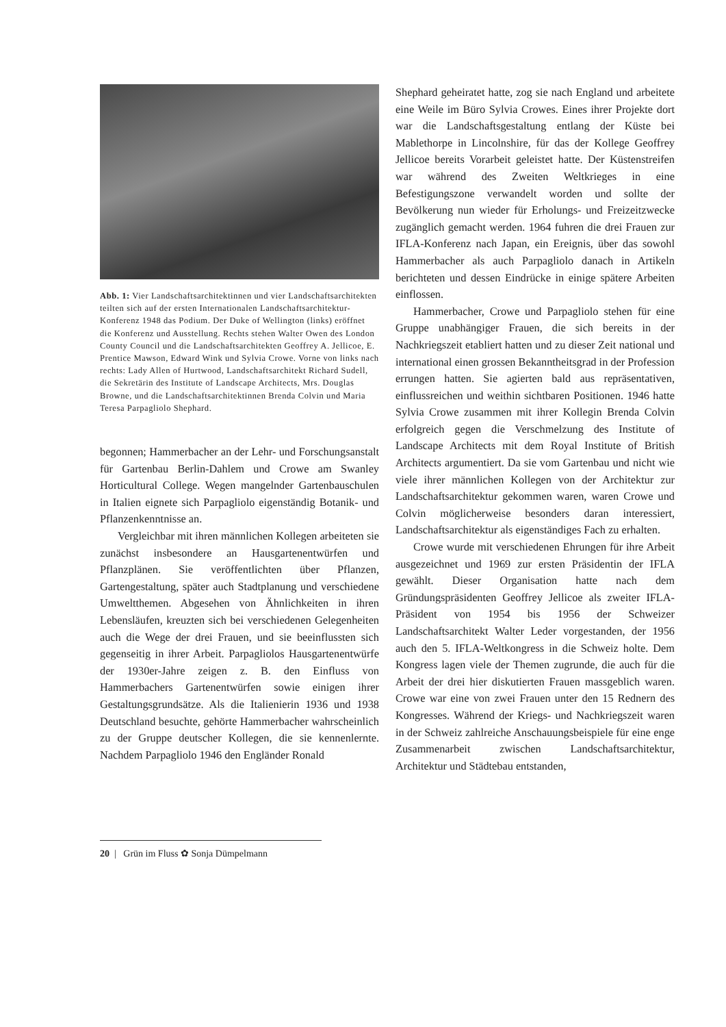Abb. 1: Vier Landschaftsarchitektinnen und vier Landschaftsarchitekten teilten sich auf der ersten Internationalen Landschaftsarchitektur-Konferenz 1948 das Podium. Der Duke of Wellington (links) eröffnet die Konferenz und Ausstellung. Rechts stehen Walter Owen des London County Council und die Landschaftsarchitekten Geoffrey A. Jellicoe, E. Prentice Mawson, Edward Wink und Sylvia Crowe. Vorne von links nach rechts: Lady Allen of Hurtwood, Landschaftsarchitekt Richard Sudell, die Sekretärin des Institute of Landscape Architects, Mrs. Douglas Browne, und die Landschaftsarchitektinnen Brenda Colvin und Maria Teresa Parpagliolo Shephard.
begonnen; Hammerbacher an der Lehr- und Forschungsanstalt für Gartenbau Berlin-Dahlem und Crowe am Swanley Horticultural College. Wegen mangelnder Gartenbauschulen in Italien eignete sich Parpagliolo eigenständig Botanik- und Pflanzenkenntnisse an.
Vergleichbar mit ihren männlichen Kollegen arbeiteten sie zunächst insbesondere an Hausgartenentwürfen und Pflanzplänen. Sie veröffentlichten über Pflanzen, Gartengestaltung, später auch Stadtplanung und verschiedene Umweltthemen. Abgesehen von Ähnlichkeiten in ihren Lebensläufen, kreuzten sich bei verschiedenen Gelegenheiten auch die Wege der drei Frauen, und sie beeinflussten sich gegenseitig in ihrer Arbeit. Parpagliolos Hausgartenentwürfe der 1930er-Jahre zeigen z. B. den Einfluss von Hammerbachers Gartenentwürfen sowie einigen ihrer Gestaltungsgrundsätze. Als die Italienierin 1936 und 1938 Deutschland besuchte, gehörte Hammerbacher wahrscheinlich zu der Gruppe deutscher Kollegen, die sie kennenlernte. Nachdem Parpagliolo 1946 den Engländer Ronald
Shephard geheiratet hatte, zog sie nach England und arbeitete eine Weile im Büro Sylvia Crowes. Eines ihrer Projekte dort war die Landschaftsgestaltung entlang der Küste bei Mablethorpe in Lincolnshire, für das der Kollege Geoffrey Jellicoe bereits Vorarbeit geleistet hatte. Der Küstenstreifen war während des Zweiten Weltkrieges in eine Befestigungszone verwandelt worden und sollte der Bevölkerung nun wieder für Erholungs- und Freizeitzwecke zugänglich gemacht werden. 1964 fuhren die drei Frauen zur IFLA-Konferenz nach Japan, ein Ereignis, über das sowohl Hammerbacher als auch Parpagliolo danach in Artikeln berichteten und dessen Eindrücke in einige spätere Arbeiten einflossen.
Hammerbacher, Crowe und Parpagliolo stehen für eine Gruppe unabhängiger Frauen, die sich bereits in der Nachkriegszeit etabliert hatten und zu dieser Zeit national und international einen grossen Bekanntheitsgrad in der Profession errungen hatten. Sie agierten bald aus repräsentativen, einflussreichen und weithin sichtbaren Positionen. 1946 hatte Sylvia Crowe zusammen mit ihrer Kollegin Brenda Colvin erfolgreich gegen die Verschmelzung des Institute of Landscape Architects mit dem Royal Institute of British Architects argumentiert. Da sie vom Gartenbau und nicht wie viele ihrer männlichen Kollegen von der Architektur zur Landschaftsarchitektur gekommen waren, waren Crowe und Colvin möglicherweise besonders daran interessiert, Landschaftsarchitektur als eigenständiges Fach zu erhalten.
Crowe wurde mit verschiedenen Ehrungen für ihre Arbeit ausgezeichnet und 1969 zur ersten Präsidentin der IFLA gewählt. Dieser Organisation hatte nach dem Gründungspräsidenten Geoffrey Jellicoe als zweiter IFLA-Präsident von 1954 bis 1956 der Schweizer Landschaftsarchitekt Walter Leder vorgestanden, der 1956 auch den 5. IFLA-Weltkongress in die Schweiz holte. Dem Kongress lagen viele der Themen zugrunde, die auch für die Arbeit der drei hier diskutierten Frauen massgeblich waren. Crowe war eine von zwei Frauen unter den 15 Rednern des Kongresses. Während der Kriegs- und Nachkriegszeit waren in der Schweiz zahlreiche Anschauungsbeispiele für eine enge Zusammenarbeit zwischen Landschaftsarchitektur, Architektur und Städtebau entstanden,
20 | Grün im Fluss ✿ Sonja Dümpelmann